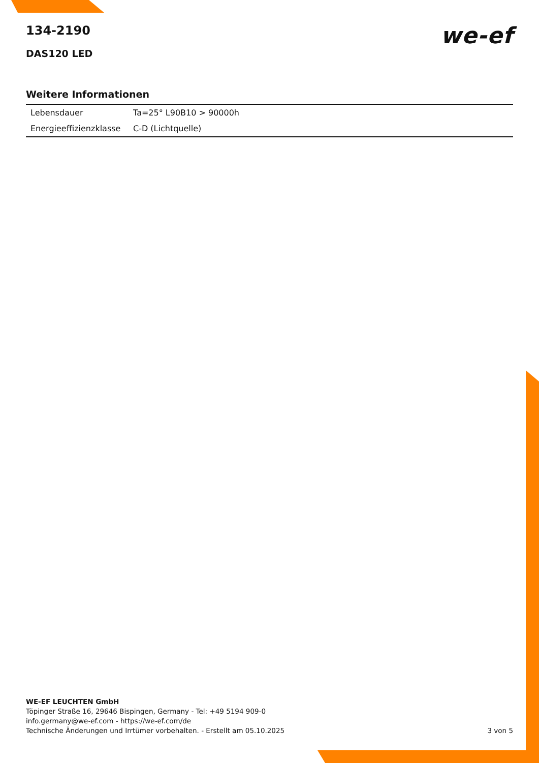we-ef
134-2190
DAS120 LED
Weitere Informationen
| Lebensdauer | Ta=25° L90B10 > 90000h |
| Energieeffizienzklasse | C-D (Lichtquelle) |
WE-EF LEUCHTEN GmbH
Töpinger Straße 16, 29646 Bispingen, Germany - Tel: +49 5194 909-0
info.germany@we-ef.com - https://we-ef.com/de
Technische Änderungen und Irrtümer vorbehalten. - Erstellt am 05.10.2025 3 von 5